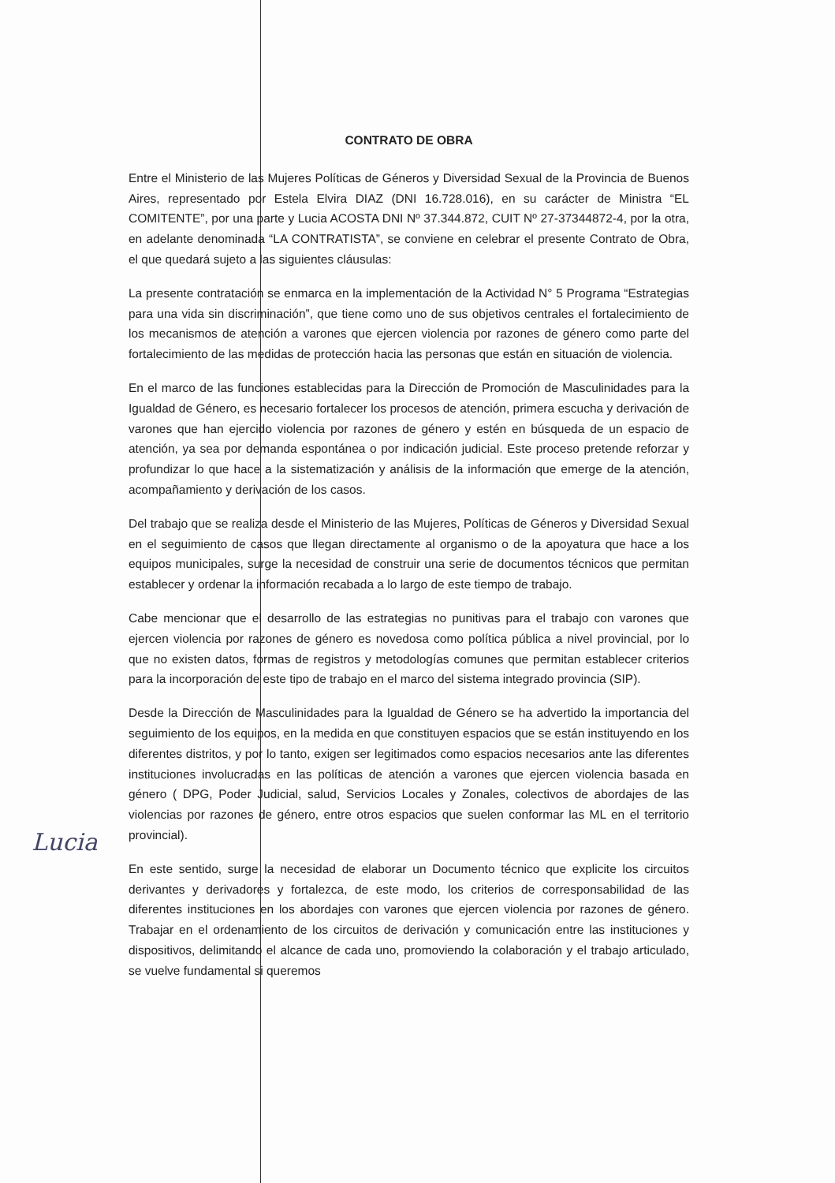CONTRATO DE OBRA
Entre el Ministerio de las Mujeres Políticas de Géneros y Diversidad Sexual de la Provincia de Buenos Aires, representado por Estela Elvira DIAZ (DNI 16.728.016), en su carácter de Ministra “EL COMITENTE”, por una parte y Lucia ACOSTA DNI Nº 37.344.872, CUIT Nº 27-37344872-4, por la otra, en adelante denominada “LA CONTRATISTA”, se conviene en celebrar el presente Contrato de Obra, el que quedará sujeto a las siguientes cláusulas:
La presente contratación se enmarca en la implementación de la Actividad N° 5 Programa “Estrategias para una vida sin discriminación”, que tiene como uno de sus objetivos centrales el fortalecimiento de los mecanismos de atención a varones que ejercen violencia por razones de género como parte del fortalecimiento de las medidas de protección hacia las personas que están en situación de violencia.
En el marco de las funciones establecidas para la Dirección de Promoción de Masculinidades para la Igualdad de Género, es necesario fortalecer los procesos de atención, primera escucha y derivación de varones que han ejercido violencia por razones de género y estén en búsqueda de un espacio de atención, ya sea por demanda espontánea o por indicación judicial. Este proceso pretende reforzar y profundizar lo que hace a la sistematización y análisis de la información que emerge de la atención, acompañamiento y derivación de los casos.
Del trabajo que se realiza desde el Ministerio de las Mujeres, Políticas de Géneros y Diversidad Sexual en el seguimiento de casos que llegan directamente al organismo o de la apoyatura que hace a los equipos municipales, surge la necesidad de construir una serie de documentos técnicos que permitan establecer y ordenar la información recabada a lo largo de este tiempo de trabajo.
Cabe mencionar que el desarrollo de las estrategias no punitivas para el trabajo con varones que ejercen violencia por razones de género es novedosa como política pública a nivel provincial, por lo que no existen datos, formas de registros y metodologías comunes que permitan establecer criterios para la incorporación de este tipo de trabajo en el marco del sistema integrado provincia (SIP).
Desde la Dirección de Masculinidades para la Igualdad de Género se ha advertido la importancia del seguimiento de los equipos, en la medida en que constituyen espacios que se están instituyendo en los diferentes distritos, y por lo tanto, exigen ser legitimados como espacios necesarios ante las diferentes instituciones involucradas en las políticas de atención a varones que ejercen violencia basada en género ( DPG, Poder Judicial, salud, Servicios Locales y Zonales, colectivos de abordajes de las violencias por razones de género, entre otros espacios que suelen conformar las ML en el territorio provincial).
En este sentido, surge la necesidad de elaborar un Documento técnico que explicite los circuitos derivantes y derivadores y fortalezca, de este modo, los criterios de corresponsabilidad de las diferentes instituciones en los abordajes con varones que ejercen violencia por razones de género. Trabajar en el ordenamiento de los circuitos de derivación y comunicación entre las instituciones y dispositivos, delimitando el alcance de cada uno, promoviendo la colaboración y el trabajo articulado, se vuelve fundamental si queremos
Lucia